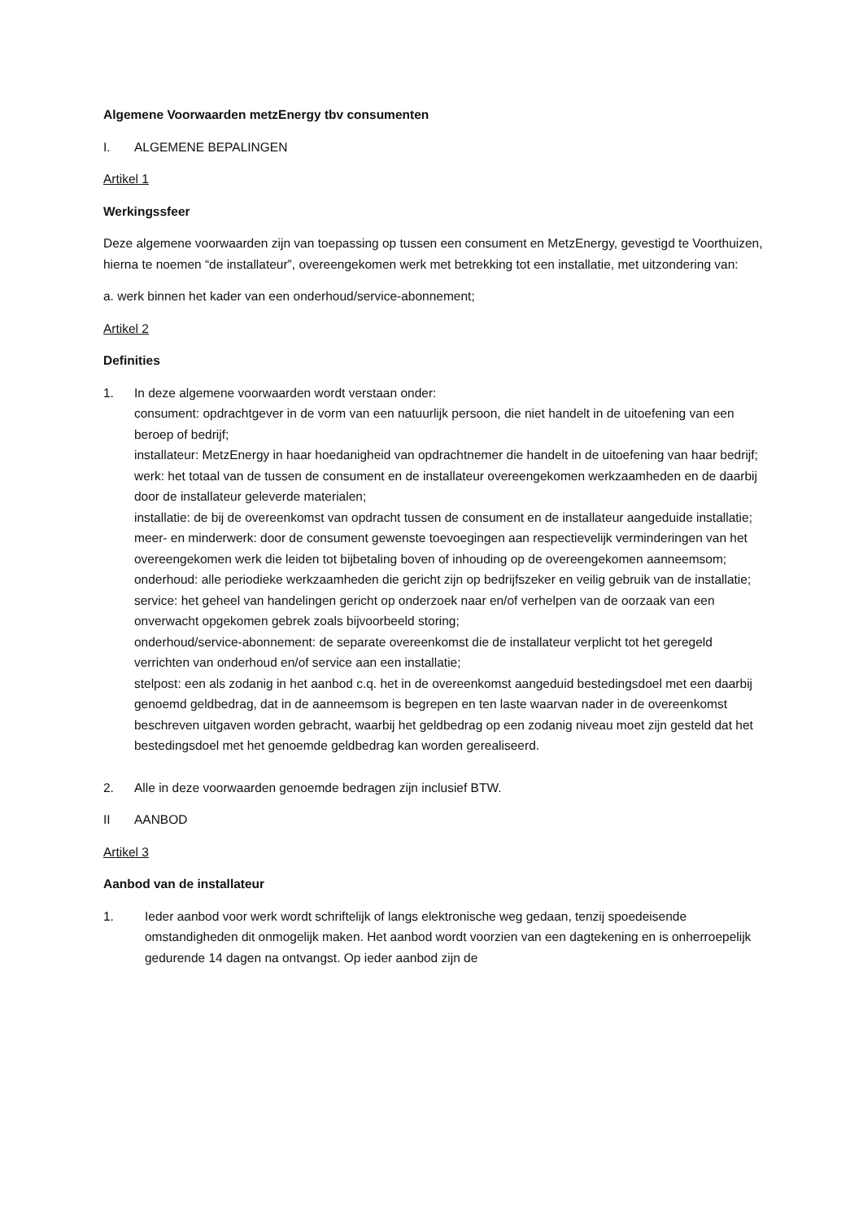Algemene Voorwaarden metzEnergy tbv consumenten
I. ALGEMENE BEPALINGEN
Artikel 1
Werkingssfeer
Deze algemene voorwaarden zijn van toepassing op tussen een consument en MetzEnergy, gevestigd te Voorthuizen, hierna te noemen “de installateur”, overeengekomen werk met betrekking tot een installatie, met uitzondering van:
a. werk binnen het kader van een onderhoud/service-abonnement;
Artikel 2
Definities
1. In deze algemene voorwaarden wordt verstaan onder:
consument: opdrachtgever in de vorm van een natuurlijk persoon, die niet handelt in de uitoefening van een beroep of bedrijf;
installateur: MetzEnergy in haar hoedanigheid van opdrachtnemer die handelt in de uitoefening van haar bedrijf;
werk: het totaal van de tussen de consument en de installateur overeengekomen werkzaamheden en de daarbij door de installateur geleverde materialen;
installatie: de bij de overeenkomst van opdracht tussen de consument en de installateur aangeduide installatie;
meer- en minderwerk: door de consument gewenste toevoegingen aan respectievelijk verminderingen van het overeengekomen werk die leiden tot bijbetaling boven of inhouding op de overeengekomen aanneemsom;
onderhoud: alle periodieke werkzaamheden die gericht zijn op bedrijfszeker en veilig gebruik van de installatie;
service: het geheel van handelingen gericht op onderzoek naar en/of verhelpen van de oorzaak van een onverwacht opgekomen gebrek zoals bijvoorbeeld storing;
onderhoud/service-abonnement: de separate overeenkomst die de installateur verplicht tot het geregeld verrichten van onderhoud en/of service aan een installatie;
stelpost: een als zodanig in het aanbod c.q. het in de overeenkomst aangeduid bestedingsdoel met een daarbij genoemd geldbedrag, dat in de aanneemsom is begrepen en ten laste waarvan nader in de overeenkomst beschreven uitgaven worden gebracht, waarbij het geldbedrag op een zodanig niveau moet zijn gesteld dat het bestedingsdoel met het genoemde geldbedrag kan worden gerealiseerd.
2. Alle in deze voorwaarden genoemde bedragen zijn inclusief BTW.
II AANBOD
Artikel 3
Aanbod van de installateur
1. Ieder aanbod voor werk wordt schriftelijk of langs elektronische weg gedaan, tenzij spoedeisende omstandigheden dit onmogelijk maken. Het aanbod wordt voorzien van een dagtekening en is onherroepelijk gedurende 14 dagen na ontvangst. Op ieder aanbod zijn de